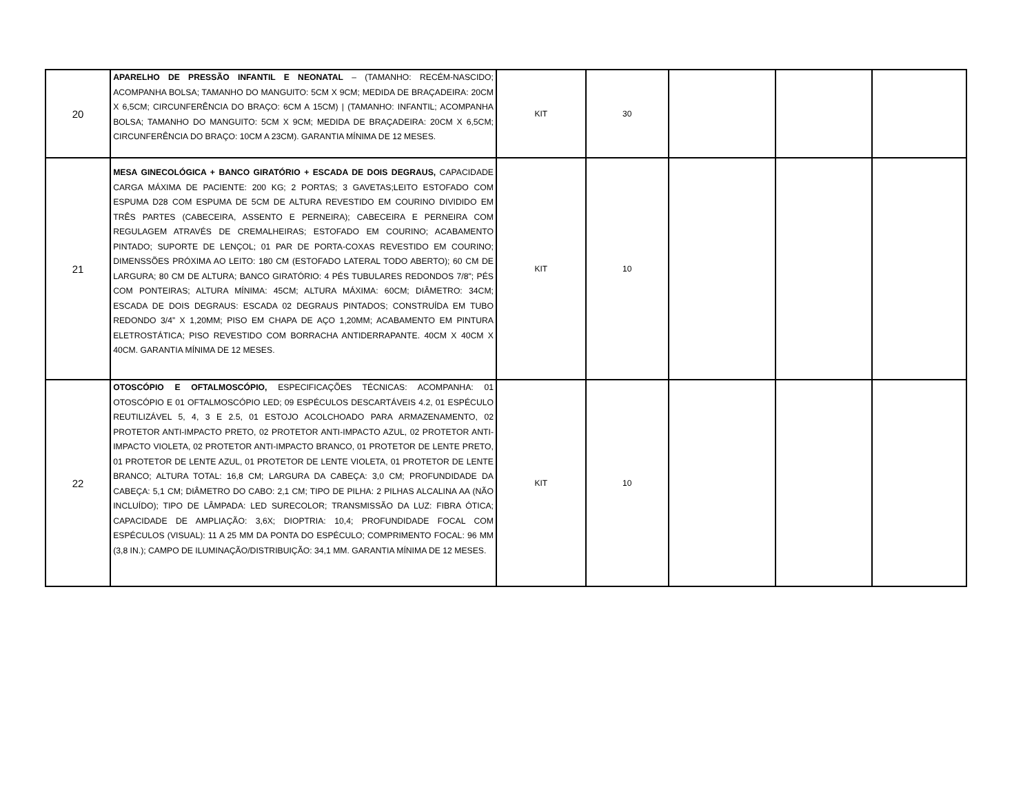| 20 | APARELHO DE PRESSÃO INFANTIL E NEONATAL – (TAMANHO: RECÉM-NASCIDO; ACOMPANHA BOLSA; TAMANHO DO MANGUITO: 5CM X 9CM; MEDIDA DE BRAÇADEIRA: 20CM X 6,5CM; CIRCUNFERÊNCIA DO BRAÇO: 6CM A 15CM) / (TAMANHO: INFANTIL; ACOMPANHA BOLSA; TAMANHO DO MANGUITO: 5CM X 9CM; MEDIDA DE BRAÇADEIRA: 20CM X 6,5CM; CIRCUNFERÊNCIA DO BRAÇO: 10CM A 23CM). GARANTIA MÍNIMA DE 12 MESES. | KIT | 30 | | | |
| 21 | MESA GINECOLÓGICA + BANCO GIRATÓRIO + ESCADA DE DOIS DEGRAUS, CAPACIDADE CARGA MÁXIMA DE PACIENTE: 200 KG; 2 PORTAS; 3 GAVETAS;LEITO ESTOFADO COM ESPUMA D28 COM ESPUMA DE 5CM DE ALTURA REVESTIDO EM COURINO DIVIDIDO EM TRÊS PARTES (CABECEIRA, ASSENTO E PERNEIRA); CABECEIRA E PERNEIRA COM REGULAGEM ATRAVÉS DE CREMALHEIRAS; ESTOFADO EM COURINO; ACABAMENTO PINTADO; SUPORTE DE LENÇOL; 01 PAR DE PORTA-COXAS REVESTIDO EM COURINO; DIMENSSÕES PRÓXIMA AO LEITO: 180 CM (ESTOFADO LATERAL TODO ABERTO); 60 CM DE LARGURA; 80 CM DE ALTURA; BANCO GIRATÓRIO: 4 PÉS TUBULARES REDONDOS 7/8"; PÉS COM PONTEIRAS; ALTURA MÍNIMA: 45CM; ALTURA MÁXIMA: 60CM; DIÂMETRO: 34CM; ESCADA DE DOIS DEGRAUS: ESCADA 02 DEGRAUS PINTADOS; CONSTRUÍDA EM TUBO REDONDO 3/4” X 1,20MM; PISO EM CHAPA DE AÇO 1,20MM; ACABAMENTO EM PINTURA ELETROSTÁTICA; PISO REVESTIDO COM BORRACHA ANTIDERRAPANTE. 40CM X 40CM X 40CM. GARANTIA MÍNIMA DE 12 MESES. | KIT | 10 | | | |
| 22 | OTOSCÓPIO E OFTALMOSCÓPIO, ESPECIFICAÇÕES TÉCNICAS: ACOMPANHA: 01 OTOSCÓPIO E 01 OFTALMOSCÓPIO LED; 09 ESPÉCULOS DESCARTÁVEIS 4.2, 01 ESPÉCULO REUTILIZÁVEL 5, 4, 3 E 2.5, 01 ESTOJO ACOLCHOADO PARA ARMAZENAMENTO, 02 PROTETOR ANTI-IMPACTO PRETO, 02 PROTETOR ANTI-IMPACTO AZUL, 02 PROTETOR ANTI-IMPACTO VIOLETA, 02 PROTETOR ANTI-IMPACTO BRANCO, 01 PROTETOR DE LENTE PRETO, 01 PROTETOR DE LENTE AZUL, 01 PROTETOR DE LENTE VIOLETA, 01 PROTETOR DE LENTE BRANCO; ALTURA TOTAL: 16,8 CM; LARGURA DA CABEÇA: 3,0 CM; PROFUNDIDADE DA CABEÇA: 5,1 CM; DIÂMETRO DO CABO: 2,1 CM; TIPO DE PILHA: 2 PILHAS ALCALINA AA (NÃO INCLUÍDO); TIPO DE LÂMPADA: LED SURECOLOR; TRANSMISSÃO DA LUZ: FIBRA ÓTICA; CAPACIDADE DE AMPLIAÇÃO: 3,6X; DIOPTRIA: 10,4; PROFUNDIDADE FOCAL COM ESPÉCULOS (VISUAL): 11 A 25 MM DA PONTA DO ESPÉCULO; COMPRIMENTO FOCAL: 96 MM (3,8 IN.); CAMPO DE ILUMINAÇÃO/DISTRIBUIÇÃO: 34,1 MM. GARANTIA MÍNIMA DE 12 MESES. | KIT | 10 | | | |